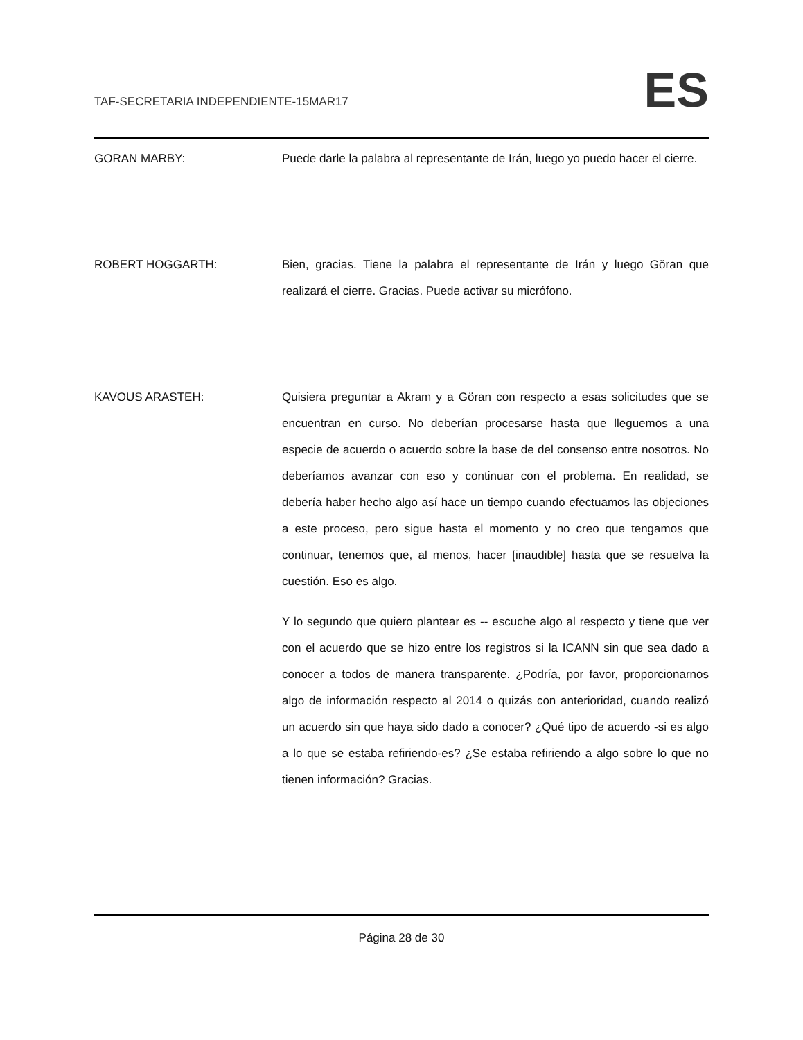TAF-SECRETARIA INDEPENDIENTE-15MAR17
ES
GORAN MARBY: Puede darle la palabra al representante de Irán, luego yo puedo hacer el cierre.
ROBERT HOGGARTH: Bien, gracias. Tiene la palabra el representante de Irán y luego Göran que realizará el cierre. Gracias. Puede activar su micrófono.
KAVOUS ARASTEH: Quisiera preguntar a Akram y a Göran con respecto a esas solicitudes que se encuentran en curso. No deberían procesarse hasta que lleguemos a una especie de acuerdo o acuerdo sobre la base de del consenso entre nosotros. No deberíamos avanzar con eso y continuar con el problema. En realidad, se debería haber hecho algo así hace un tiempo cuando efectuamos las objeciones a este proceso, pero sigue hasta el momento y no creo que tengamos que continuar, tenemos que, al menos, hacer [inaudible] hasta que se resuelva la cuestión. Eso es algo.
Y lo segundo que quiero plantear es -- escuche algo al respecto y tiene que ver con el acuerdo que se hizo entre los registros si la ICANN sin que sea dado a conocer a todos de manera transparente. ¿Podría, por favor, proporcionarnos algo de información respecto al 2014 o quizás con anterioridad, cuando realizó un acuerdo sin que haya sido dado a conocer? ¿Qué tipo de acuerdo -si es algo a lo que se estaba refiriendo-es? ¿Se estaba refiriendo a algo sobre lo que no tienen información? Gracias.
Página 28 de 30